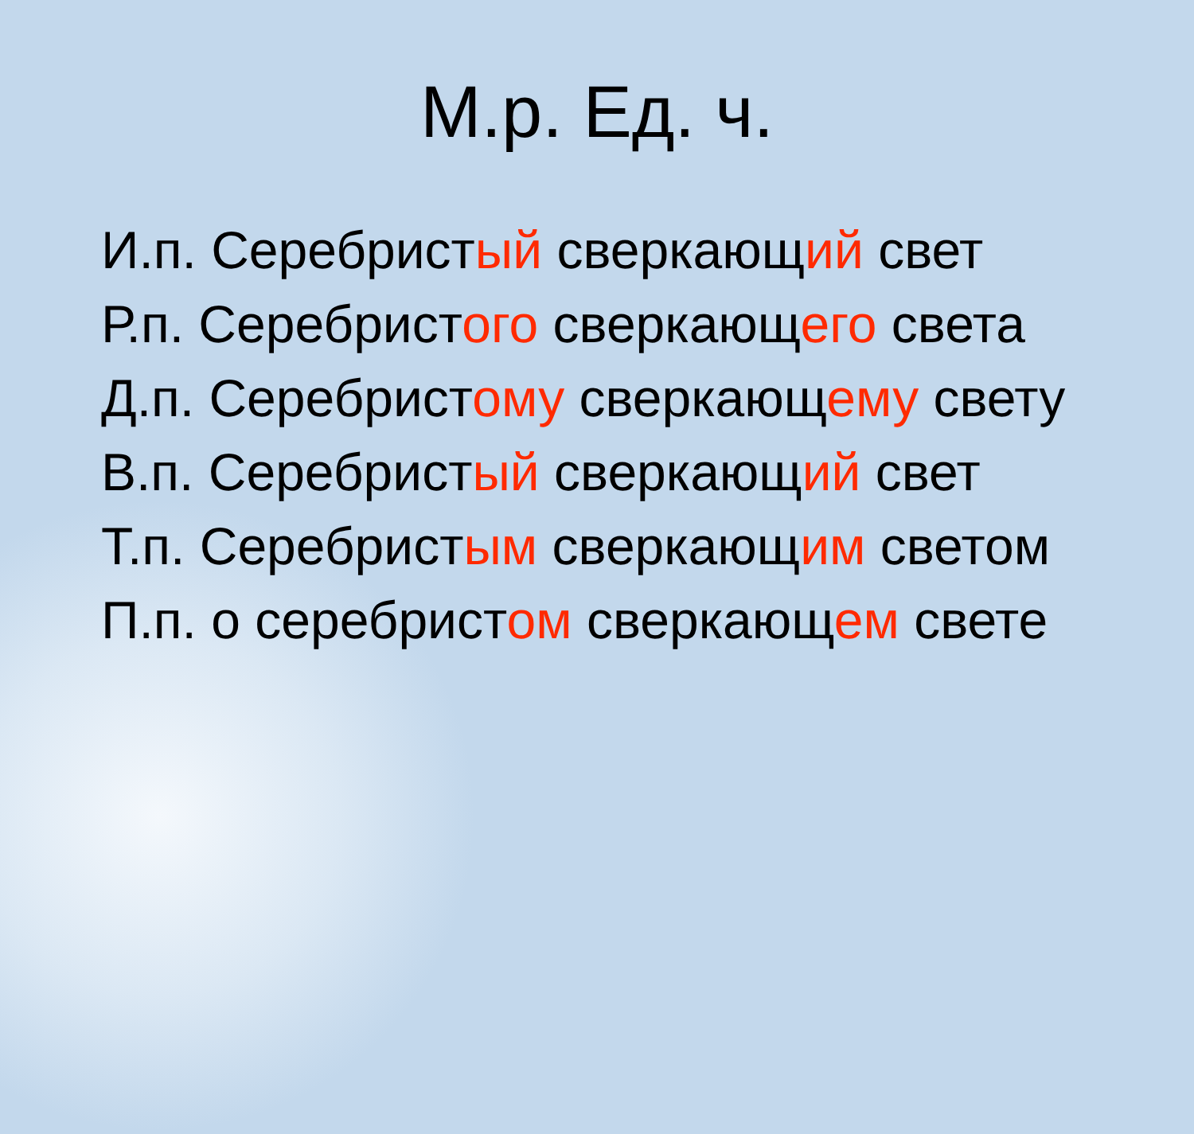М.р. Ед. ч.
И.п. Серебристый сверкающий свет
Р.п. Серебристого сверкающего света
Д.п. Серебристому сверкающему свету
В.п. Серебристый сверкающий свет
Т.п. Серебристым сверкающим светом
П.п. о серебристом сверкающем свете